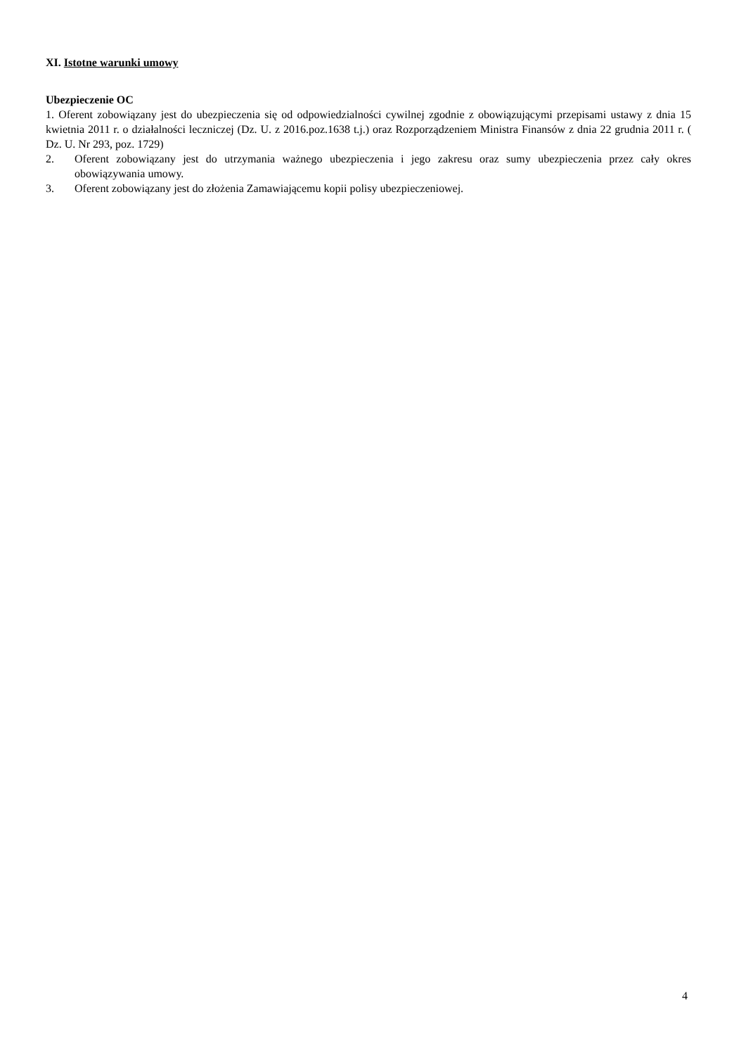XI. Istotne warunki umowy
Ubezpieczenie OC
1. Oferent zobowiązany jest do ubezpieczenia się od odpowiedzialności cywilnej zgodnie z obowiązującymi przepisami ustawy z dnia 15 kwietnia 2011 r. o działalności leczniczej (Dz. U. z 2016.poz.1638 t.j.) oraz Rozporządzeniem Ministra Finansów z dnia 22 grudnia 2011 r. ( Dz. U. Nr 293, poz. 1729)
2. Oferent zobowiązany jest do utrzymania ważnego ubezpieczenia i jego zakresu oraz sumy ubezpieczenia przez cały okres obowiązywania umowy.
3. Oferent zobowiązany jest do złożenia Zamawiającemu kopii polisy ubezpieczeniowej.
4